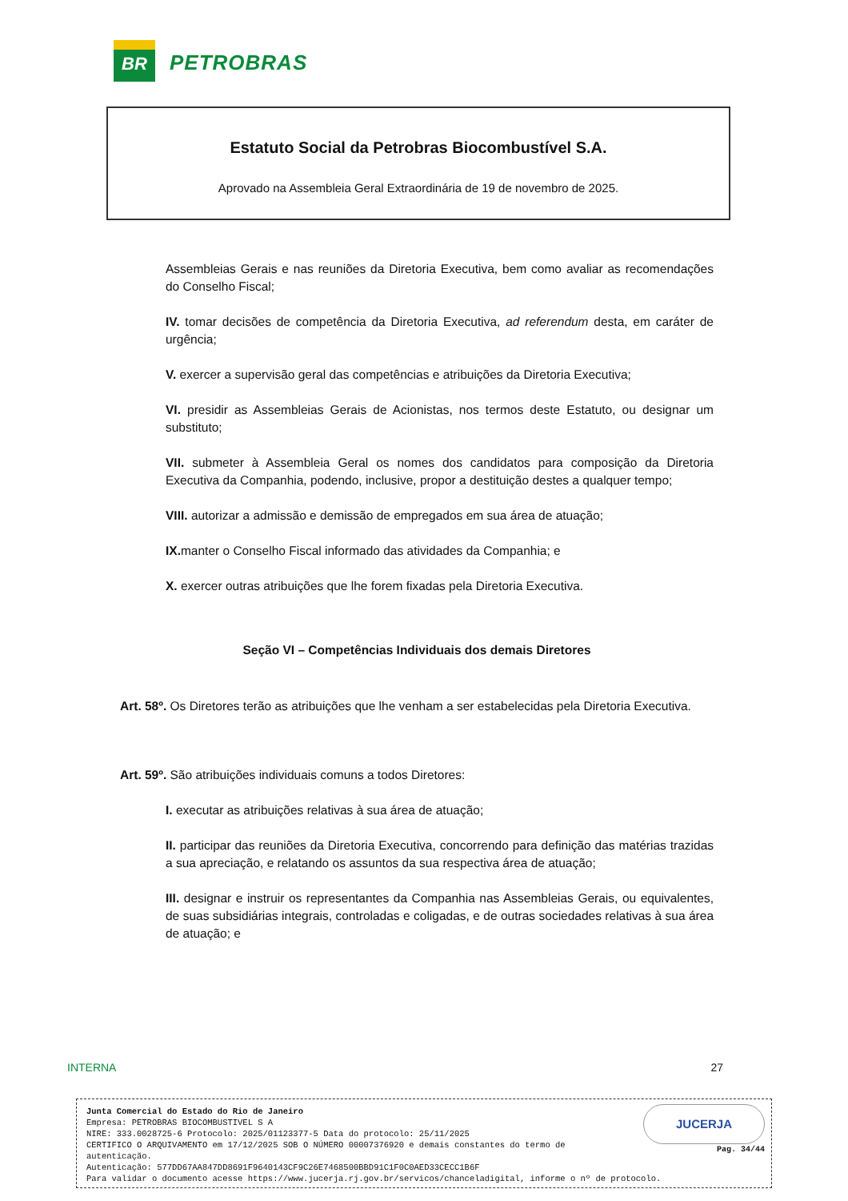BR
PETROBRAS
Estatuto Social da Petrobras Biocombustível S.A.
Aprovado na Assembleia Geral Extraordinária de 19 de novembro de 2025.
Assembleias Gerais e nas reuniões da Diretoria Executiva, bem como avaliar as recomendações do Conselho Fiscal;
IV. tomar decisões de competência da Diretoria Executiva, ad referendum desta, em caráter de urgência;
V. exercer a supervisão geral das competências e atribuições da Diretoria Executiva;
VI. presidir as Assembleias Gerais de Acionistas, nos termos deste Estatuto, ou designar um substituto;
VII. submeter à Assembleia Geral os nomes dos candidatos para composição da Diretoria Executiva da Companhia, podendo, inclusive, propor a destituição destes a qualquer tempo;
VIII. autorizar a admissão e demissão de empregados em sua área de atuação;
IX. manter o Conselho Fiscal informado das atividades da Companhia; e
X. exercer outras atribuições que lhe forem fixadas pela Diretoria Executiva.
Seção VI – Competências Individuais dos demais Diretores
Art. 58º. Os Diretores terão as atribuições que lhe venham a ser estabelecidas pela Diretoria Executiva.
Art. 59º. São atribuições individuais comuns a todos Diretores:
I. executar as atribuições relativas à sua área de atuação;
II. participar das reuniões da Diretoria Executiva, concorrendo para definição das matérias trazidas a sua apreciação, e relatando os assuntos da sua respectiva área de atuação;
III. designar e instruir os representantes da Companhia nas Assembleias Gerais, ou equivalentes, de suas subsidiárias integrais, controladas e coligadas, e de outras sociedades relativas à sua área de atuação; e
INTERNA 27
Junta Comercial do Estado do Rio de Janeiro
Empresa: PETROBRAS BIOCOMBUSTIVEL S A
NIRE: 333.0028725-6 Protocolo: 2025/01123377-5 Data do protocolo: 25/11/2025
CERTIFICO O ARQUIVAMENTO em 17/12/2025 SOB O NÚMERO 00007376920 e demais constantes do termo de
autenticação.
Autenticação: 577DD67AA847DD8691F9640143CF9C26E7468500BBD91C1F0C0AED33CECC1B6F
Para validar o documento acesse https://www.jucerja.rj.gov.br/servicos/chanceladigital, informe o nº de protocolo.
JUCERJA
Pag. 34/44